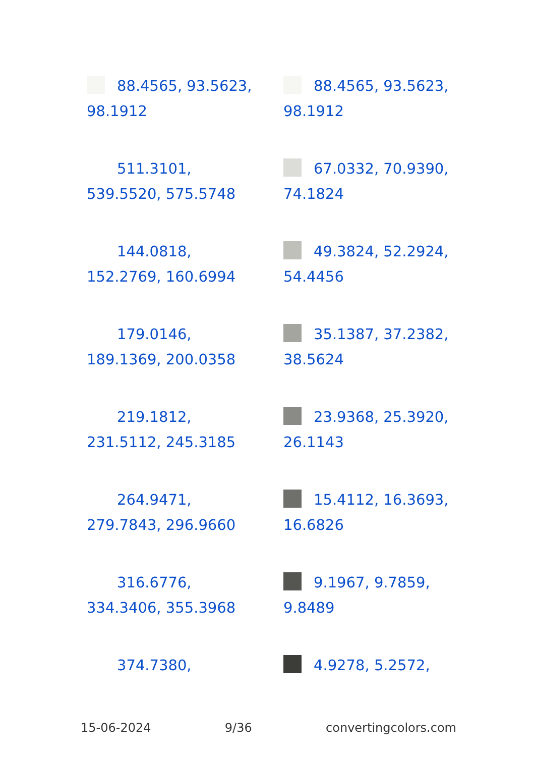88.4565, 93.5623,
98.1912
88.4565, 93.5623,
98.1912
511.3101,
539.5520, 575.5748
67.0332, 70.9390,
74.1824
144.0818,
152.2769, 160.6994
49.3824, 52.2924,
54.4456
179.0146,
189.1369, 200.0358
35.1387, 37.2382,
38.5624
219.1812,
231.5112, 245.3185
23.9368, 25.3920,
26.1143
264.9471,
279.7843, 296.9660
15.4112, 16.3693,
16.6826
316.6776,
334.3406, 355.3968
9.1967, 9.7859,
9.8489
374.7380,
4.9278, 5.2572,
15-06-2024 9/36 convertingcolors.com